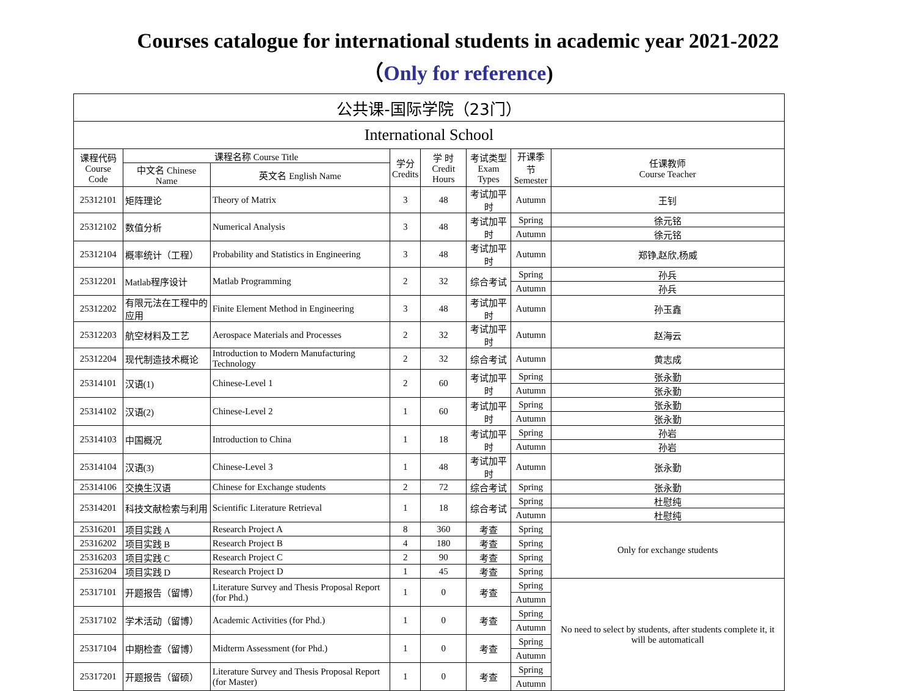Courses catalogue for international students in academic year 2021-2022
（Only for reference)
| 公共课-国际学院（23门） | | | | | | | |
| --- | --- | --- | --- | --- | --- | --- | --- |
| International School | | | | | | | |
| 课程代码 Course Code | 课程名称 Course Title | | 学分 Credits | 学 时 Credit Hours | 考试类型 Exam Types | 开课季节 Semester | 任课教师 Course Teacher |
| | 中文名 Chinese Name | 英文名 English Name | | | | | |
| 25312101 | 矩阵理论 | Theory of Matrix | 3 | 48 | 考试加平时 | Autumn | 王钊 |
| 25312102 | 数值分析 | Numerical Analysis | 3 | 48 | 考试加平时 | Spring | 徐元铭 |
| | | | | | | Autumn | 徐元铭 |
| 25312104 | 概率统计（工程） | Probability and Statistics in Engineering | 3 | 48 | 考试加平时 | Autumn | 郑铮,赵欣,杨威 |
| 25312201 | Matlab程序设计 | Matlab Programming | 2 | 32 | 综合考试 | Spring | 孙兵 |
| | | | | | | Autumn | 孙兵 |
| 25312202 | 有限元法在工程中的应用 | Finite Element Method in Engineering | 3 | 48 | 考试加平时 | Autumn | 孙玉鑫 |
| 25312203 | 航空材料及工艺 | Aerospace Materials and Processes | 2 | 32 | 考试加平时 | Autumn | 赵海云 |
| 25312204 | 现代制造技术概论 | Introduction to Modern Manufacturing Technology | 2 | 32 | 综合考试 | Autumn | 黄志成 |
| 25314101 | 汉语(1) | Chinese-Level 1 | 2 | 60 | 考试加平时 | Spring | 张永勤 |
| | | | | | | Autumn | 张永勤 |
| 25314102 | 汉语(2) | Chinese-Level 2 | 1 | 60 | 考试加平时 | Spring | 张永勤 |
| | | | | | | Autumn | 张永勤 |
| 25314103 | 中国概况 | Introduction to China | 1 | 18 | 考试加平时 | Spring | 孙岩 |
| | | | | | | Autumn | 孙岩 |
| 25314104 | 汉语(3) | Chinese-Level 3 | 1 | 48 | 考试加平时 | Autumn | 张永勤 |
| 25314106 | 交换生汉语 | Chinese for Exchange students | 2 | 72 | 综合考试 | Spring | 张永勤 |
| 25314201 | 科技文献检索与利用 | Scientific Literature Retrieval | 1 | 18 | 综合考试 | Spring | 杜慰纯 |
| | | | | | | Autumn | 杜慰纯 |
| 25316201 | 项目实践 A | Research Project A | 8 | 360 | 考查 | Spring | Only for exchange students |
| 25316202 | 项目实践 B | Research Project B | 4 | 180 | 考查 | Spring | |
| 25316203 | 项目实践 C | Research Project C | 2 | 90 | 考查 | Spring | |
| 25316204 | 项目实践 D | Research Project D | 1 | 45 | 考查 | Spring | |
| 25317101 | 开题报告（留博） | Literature Survey and Thesis Proposal Report (for Phd.) | 1 | 0 | 考查 | Spring | No need to select by students, after students complete it, it will be automaticall |
| | | | | | | Autumn | |
| 25317102 | 学术活动（留博） | Academic Activities (for Phd.) | 1 | 0 | 考查 | Spring | |
| | | | | | | Autumn | |
| 25317104 | 中期检查（留博） | Midterm Assessment (for Phd.) | 1 | 0 | 考查 | Spring | |
| | | | | | | Autumn | |
| 25317201 | 开题报告（留硕） | Literature Survey and Thesis Proposal Report (for Master) | 1 | 0 | 考查 | Spring | |
| | | | | | | Autumn | |